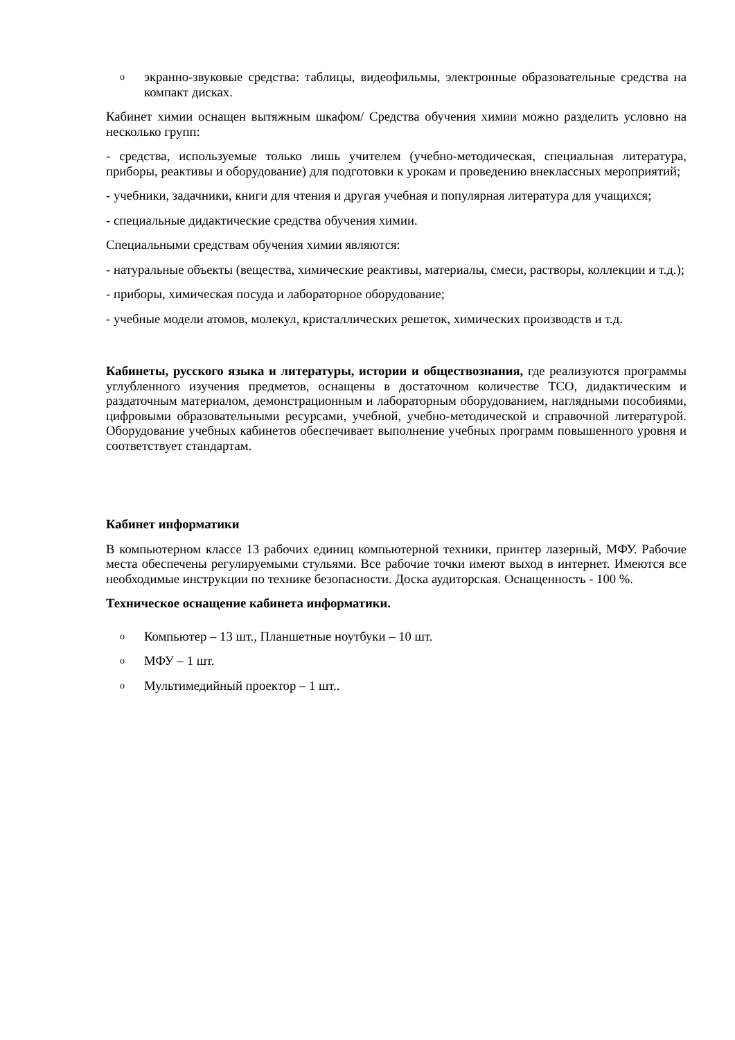oэкранно-звуковые средства: таблицы, видеофильмы, электронные образовательные средства на компакт дисках.
Кабинет химии оснащен вытяжным шкафом/ Средства обучения химии можно разделить условно на несколько групп:
- средства, используемые только лишь учителем (учебно-методическая, специальная литература, приборы, реактивы и оборудование) для подготовки к урокам и проведению внеклассных мероприятий;
- учебники, задачники, книги для чтения и другая учебная и популярная литература для учащихся;
- специальные дидактические средства обучения химии.
Специальными средствам обучения химии являются:
- натуральные объекты (вещества, химические реактивы, материалы, смеси, растворы, коллекции и т.д.);
- приборы, химическая посуда и лабораторное оборудование;
- учебные модели атомов, молекул, кристаллических решеток, химических производств и т.д.
Кабинеты, русского языка и литературы, истории и обществознания, где реализуются программы углубленного изучения предметов, оснащены в достаточном количестве ТСО, дидактическим и раздаточным материалом, демонстрационным и лабораторным оборудованием, наглядными пособиями, цифровыми образовательными ресурсами, учебной, учебно-методической и справочной литературой. Оборудование учебных кабинетов обеспечивает выполнение учебных программ повышенного уровня и соответствует стандартам.
Кабинет информатики
В компьютерном классе 13 рабочих единиц компьютерной техники, принтер лазерный, МФУ. Рабочие места обеспечены регулируемыми стульями. Все рабочие точки имеют выход в интернет. Имеются все необходимые инструкции по технике безопасности. Доска аудиторская. Оснащенность - 100 %.
Техническое оснащение кабинета информатики.
o Компьютер – 13 шт., Планшетные ноутбуки – 10 шт.
o МФУ – 1 шт.
o Мультимедийный проектор – 1 шт..